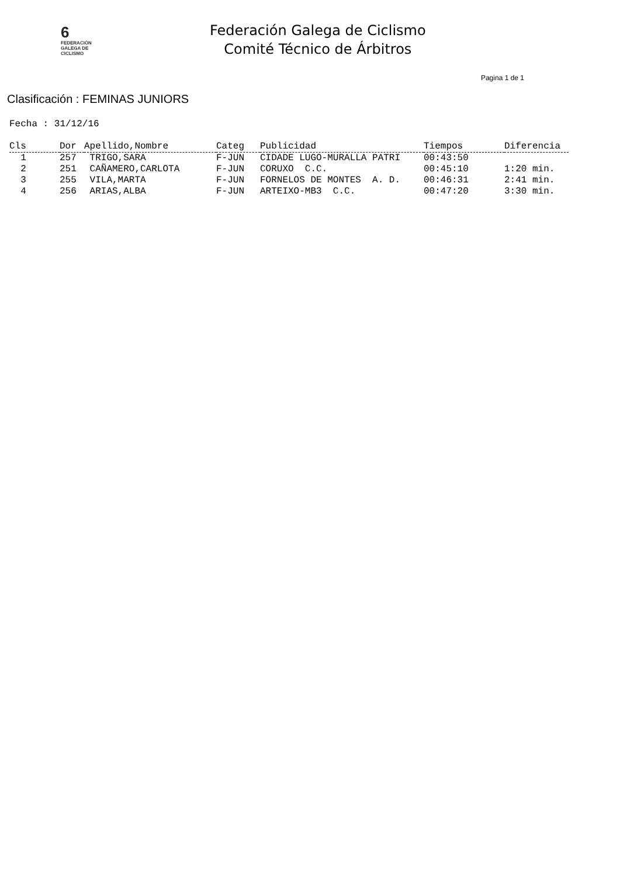6
FEDERACIÓN
GALEGA DE
CICLISMO
Federación Galega de Ciclismo
Comité Técnico de Árbitros
Pagina 1 de 1
Clasificación : FEMINAS JUNIORS
Fecha : 31/12/16
| Cls | Dor | Apellido,Nombre | Categ | Publicidad | Tiempos | Diferencia |
| --- | --- | --- | --- | --- | --- | --- |
| 1 | 257 | TRIGO,SARA | F-JUN | CIDADE LUGO-MURALLA PATRI | 00:43:50 | |
| 2 | 251 | CAÑAMERO,CARLOTA | F-JUN | CORUXO C.C. | 00:45:10 | 1:20 min. |
| 3 | 255 | VILA,MARTA | F-JUN | FORNELOS DE MONTES A. D. | 00:46:31 | 2:41 min. |
| 4 | 256 | ARIAS,ALBA | F-JUN | ARTEIXO-MB3 C.C. | 00:47:20 | 3:30 min. |